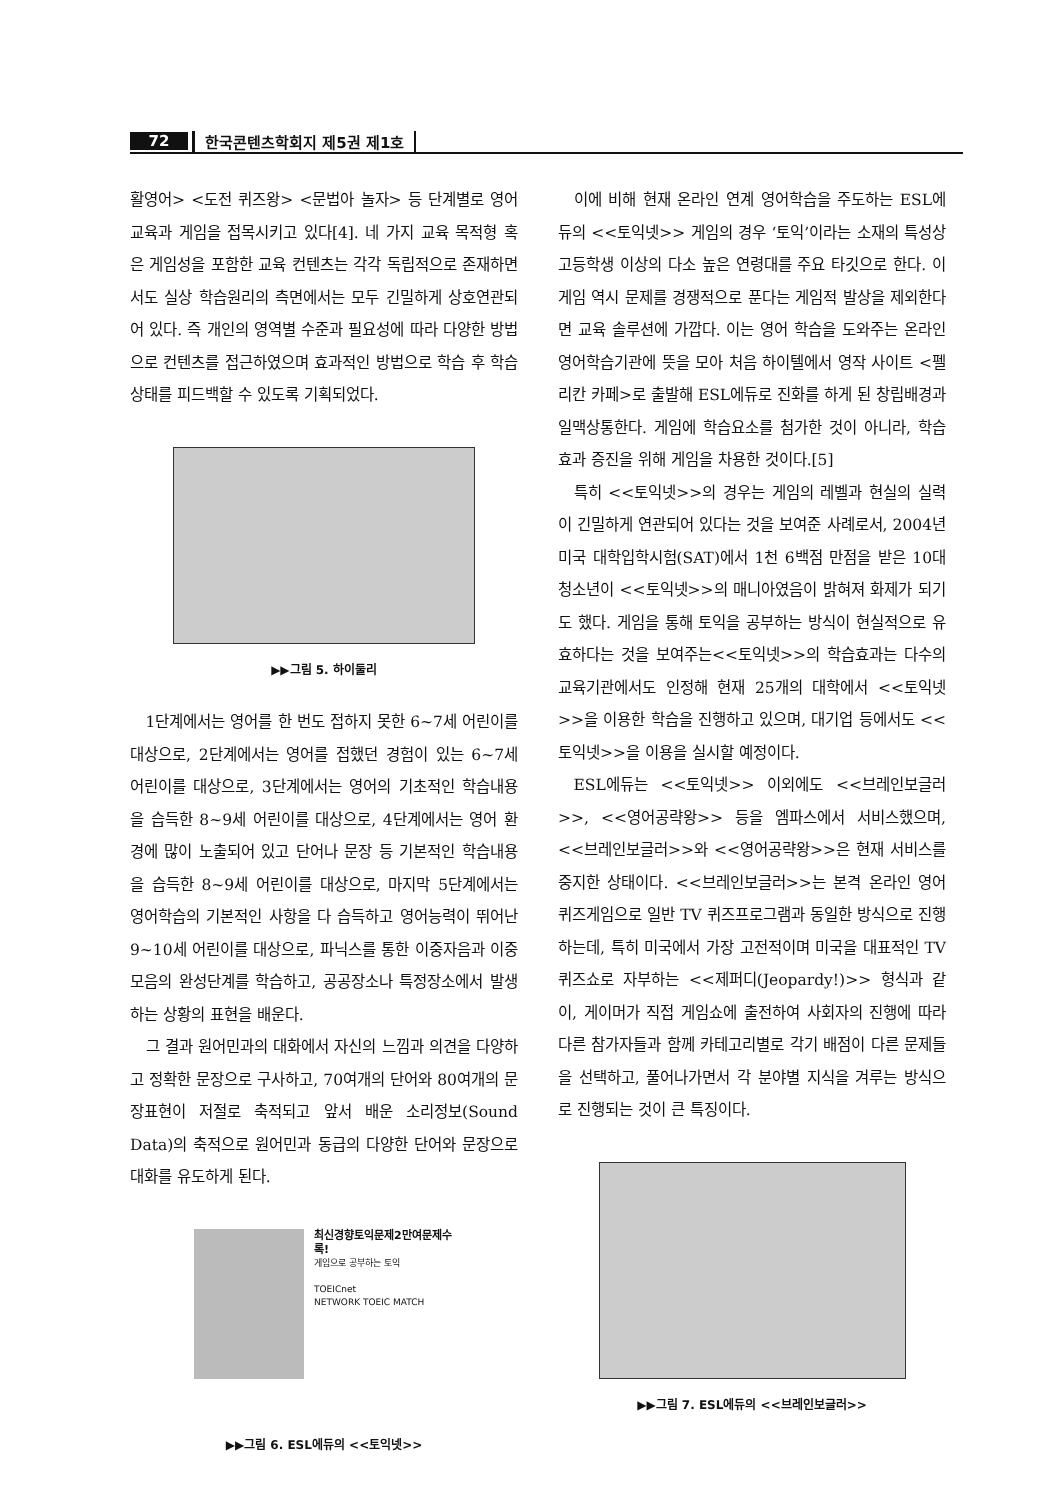72 한국콘텐츠학회지 제5권 제1호
활영어> <도전 퀴즈왕> <문법아 놀자> 등 단계별로 영어교육과 게임을 접목시키고 있다[4]. 네 가지 교육 목적형 혹은 게임성을 포함한 교육 컨텐츠는 각각 독립적으로 존재하면서도 실상 학습원리의 측면에서는 모두 긴밀하게 상호연관되어 있다. 즉 개인의 영역별 수준과 필요성에 따라 다양한 방법으로 컨텐츠를 접근하였으며 효과적인 방법으로 학습 후 학습상태를 피드백할 수 있도록 기획되었다.
▶▶그림 5. 하이둘리
1단계에서는 영어를 한 번도 접하지 못한 6~7세 어린이를 대상으로, 2단계에서는 영어를 접했던 경험이 있는 6~7세 어린이를 대상으로, 3단계에서는 영어의 기초적인 학습내용을 습득한 8~9세 어린이를 대상으로, 4단계에서는 영어 환경에 많이 노출되어 있고 단어나 문장 등 기본적인 학습내용을 습득한 8~9세 어린이를 대상으로, 마지막 5단계에서는 영어학습의 기본적인 사항을 다 습득하고 영어능력이 뛰어난 9~10세 어린이를 대상으로, 파닉스를 통한 이중자음과 이중모음의 완성단계를 학습하고, 공공장소나 특정장소에서 발생하는 상황의 표현을 배운다.
그 결과 원어민과의 대화에서 자신의 느낌과 의견을 다양하고 정확한 문장으로 구사하고, 70여개의 단어와 80여개의 문장표현이 저절로 축적되고 앞서 배운 소리정보(Sound Data)의 축적으로 원어민과 동급의 다양한 단어와 문장으로 대화를 유도하게 된다.
최신경향토익문제2만여문제수록!
게임으로 공부하는 토익
TOEICnet
NETWORK TOEIC MATCH
▶▶그림 6. ESL에듀의 <<토익넷>>
이에 비해 현재 온라인 연계 영어학습을 주도하는 ESL에듀의 <<토익넷>> 게임의 경우 ‘토익’이라는 소재의 특성상 고등학생 이상의 다소 높은 연령대를 주요 타깃으로 한다. 이 게임 역시 문제를 경쟁적으로 푼다는 게임적 발상을 제외한다면 교육 솔루션에 가깝다. 이는 영어 학습을 도와주는 온라인 영어학습기관에 뜻을 모아 처음 하이텔에서 영작 사이트 <펠리칸 카페>로 출발해 ESL에듀로 진화를 하게 된 창립배경과 일맥상통한다. 게임에 학습요소를 첨가한 것이 아니라, 학습 효과 증진을 위해 게임을 차용한 것이다.[5]
특히 <<토익넷>>의 경우는 게임의 레벨과 현실의 실력이 긴밀하게 연관되어 있다는 것을 보여준 사례로서, 2004년 미국 대학입학시험(SAT)에서 1천 6백점 만점을 받은 10대 청소년이 <<토익넷>>의 매니아였음이 밝혀져 화제가 되기도 했다. 게임을 통해 토익을 공부하는 방식이 현실적으로 유효하다는 것을 보여주는<<토익넷>>의 학습효과는 다수의 교육기관에서도 인정해 현재 25개의 대학에서 <<토익넷>>을 이용한 학습을 진행하고 있으며, 대기업 등에서도 <<토익넷>>을 이용을 실시할 예정이다.
ESL에듀는 <<토익넷>> 이외에도 <<브레인보글러>>, <<영어공략왕>> 등을 엠파스에서 서비스했으며, <<브레인보글러>>와 <<영어공략왕>>은 현재 서비스를 중지한 상태이다. <<브레인보글러>>는 본격 온라인 영어 퀴즈게임으로 일반 TV 퀴즈프로그램과 동일한 방식으로 진행하는데, 특히 미국에서 가장 고전적이며 미국을 대표적인 TV 퀴즈쇼로 자부하는 <<제퍼디(Jeopardy!)>> 형식과 같이, 게이머가 직접 게임쇼에 출전하여 사회자의 진행에 따라 다른 참가자들과 함께 카테고리별로 각기 배점이 다른 문제들을 선택하고, 풀어나가면서 각 분야별 지식을 겨루는 방식으로 진행되는 것이 큰 특징이다.
▶▶그림 7. ESL에듀의 <<브레인보글러>>